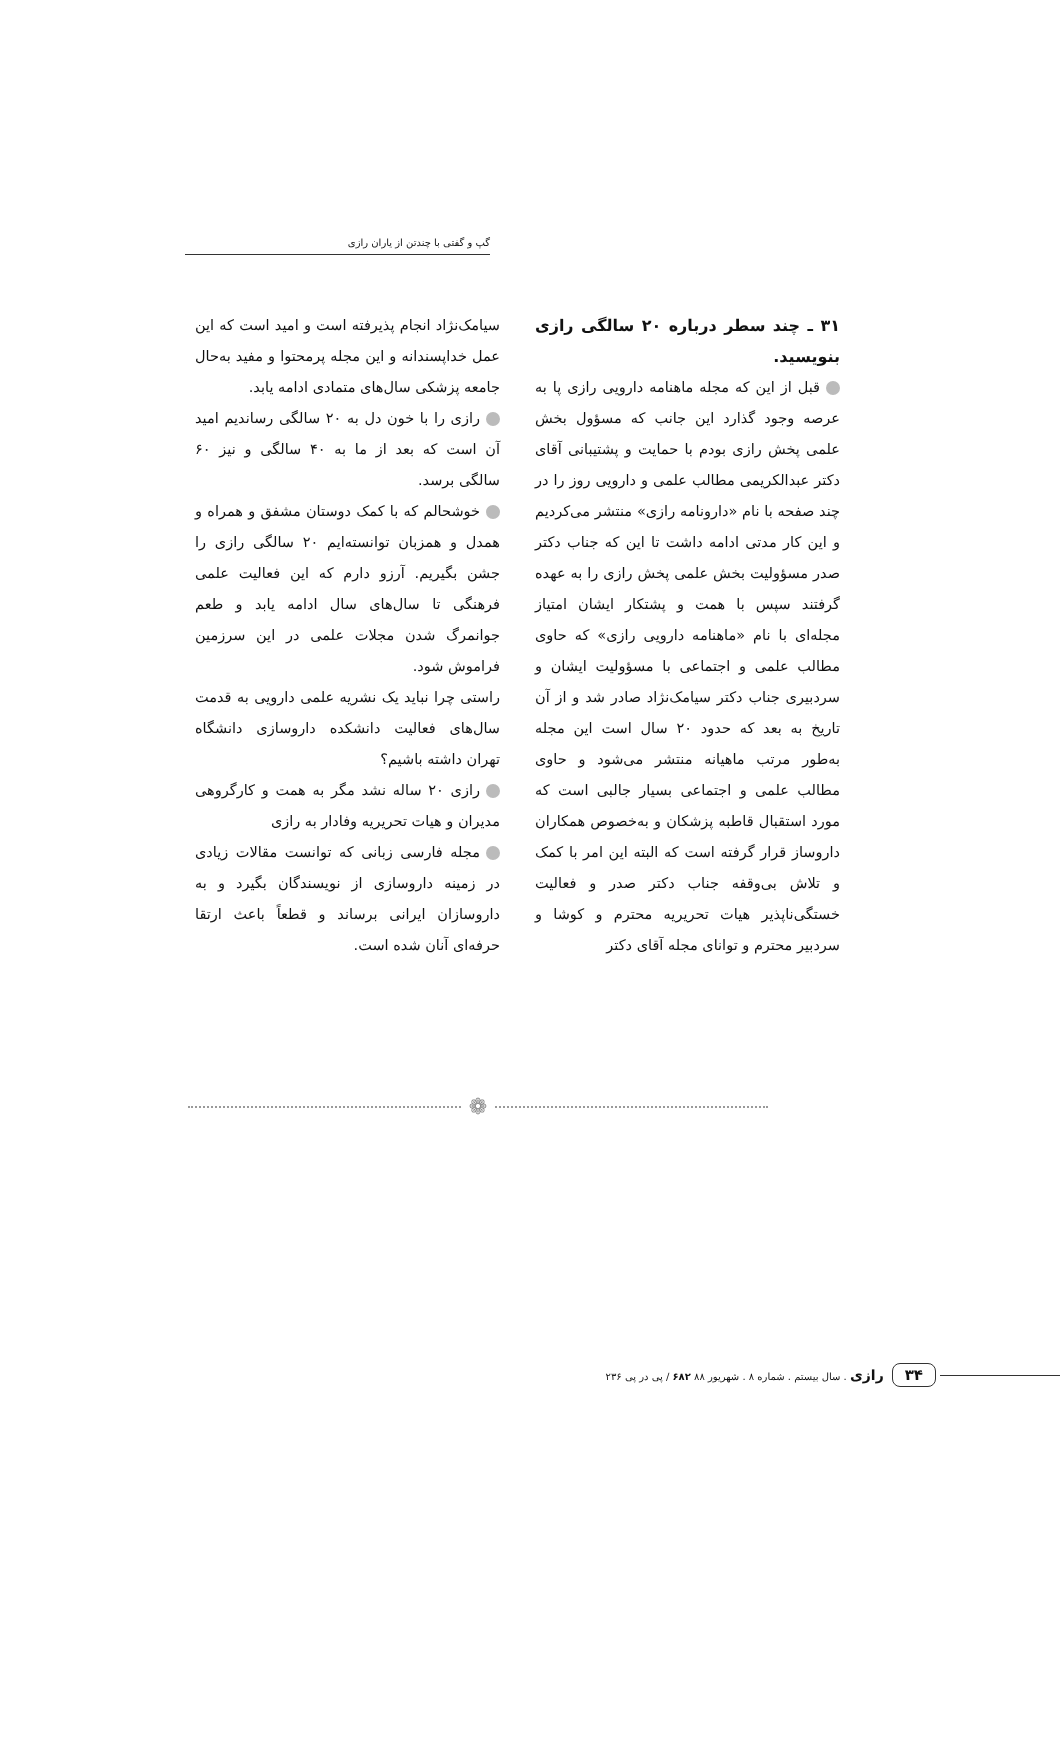گپ و گفتی با چندتن از یاران رازی
۳۱ ـ چند سطر درباره ۲۰ سالگی رازی بنویسید.
قبل از این که مجله ماهنامه دارویی رازی پا به عرصه وجود گذارد این جانب که مسؤول بخش علمی پخش رازی بودم با حمایت و پشتیبانی آقای دکتر عبدالکریمی مطالب علمی و دارویی روز را در چند صفحه با نام «دارونامه رازی» منتشر می‌کردیم و این کار مدتی ادامه داشت تا این که جناب دکتر صدر مسؤولیت بخش علمی پخش رازی را به عهده گرفتند سپس با همت و پشتکار ایشان امتیاز مجله‌ای با نام «ماهنامه دارویی رازی» که حاوی مطالب علمی و اجتماعی با مسؤولیت ایشان و سردبیری جناب دکتر سیامک‌نژاد صادر شد و از آن تاریخ به بعد که حدود ۲۰ سال است این مجله به‌طور مرتب ماهیانه منتشر می‌شود و حاوی مطالب علمی و اجتماعی بسیار جالبی است که مورد استقبال قاطبه پزشکان و به‌خصوص همکاران داروساز قرار گرفته است که البته این امر با کمک و تلاش بی‌وقفه جناب دکتر صدر و فعالیت خستگی‌ناپذیر هیات تحریریه محترم و کوشا و سردبیر محترم و توانای مجله آقای دکتر
سیامک‌نژاد انجام پذیرفته است و امید است که این عمل خداپسندانه و این مجله پرمحتوا و مفید به‌حال جامعه پزشکی سال‌های متمادی ادامه یابد.
رازی را با خون دل به ۲۰ سالگی رساندیم امید آن است که بعد از ما به ۴۰ سالگی و نیز ۶۰ سالگی برسد.
خوشحالم که با کمک دوستان مشفق و همراه و همدل و همزبان توانسته‌ایم ۲۰ سالگی رازی را جشن بگیریم. آرزو دارم که این فعالیت علمی فرهنگی تا سال‌های سال ادامه یابد و طعم جوانمرگ شدن مجلات علمی در این سرزمین فراموش شود.
راستی چرا نباید یک نشریه علمی دارویی به قدمت سال‌های فعالیت دانشکده داروسازی دانشگاه تهران داشته باشیم؟
رازی ۲۰ ساله نشد مگر به همت و کارگروهی مدیران و هیات تحریریه وفادار به رازی
مجله فارسی زبانی که توانست مقالات زیادی در زمینه داروسازی از نویسندگان بگیرد و به داروسازان ایرانی برساند و قطعاً باعث ارتقا حرفه‌ای آنان شده است.
❁
۳۴ رازی . سال بیستم . شماره ۸ . شهریور ۸۸ ۶۸۲ / پی در پی ۲۳۶